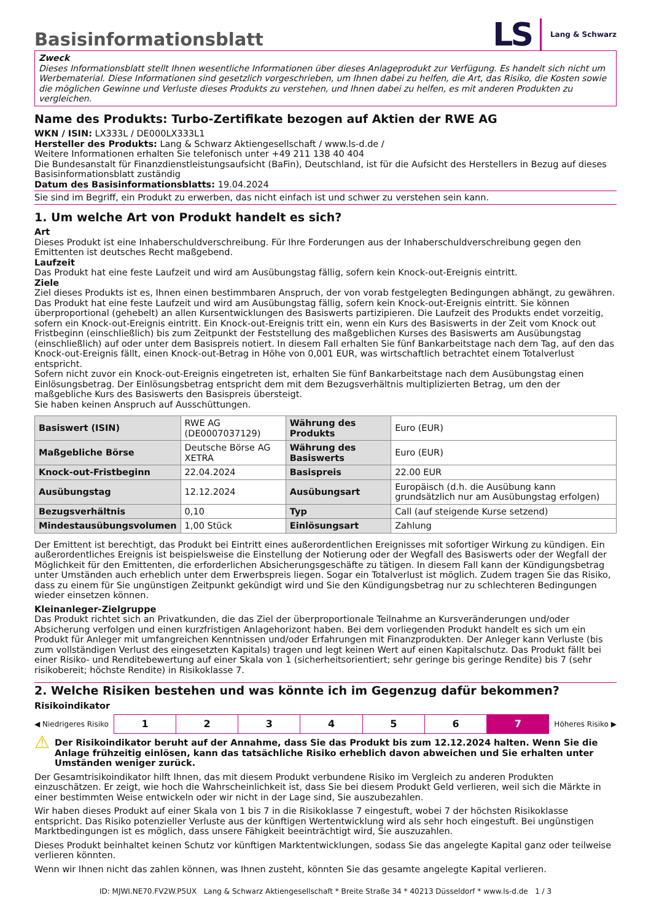Basisinformationsblatt
LS Lang & Schwarz
Zweck
Dieses Informationsblatt stellt Ihnen wesentliche Informationen über dieses Anlageprodukt zur Verfügung. Es handelt sich nicht um Werbematerial. Diese Informationen sind gesetzlich vorgeschrieben, um Ihnen dabei zu helfen, die Art, das Risiko, die Kosten sowie die möglichen Gewinne und Verluste dieses Produkts zu verstehen, und Ihnen dabei zu helfen, es mit anderen Produkten zu vergleichen.
Name des Produkts: Turbo-Zertifikate bezogen auf Aktien der RWE AG
WKN / ISIN: LX333L / DE000LX333L1
Hersteller des Produkts: Lang & Schwarz Aktiengesellschaft / www.ls-d.de /
Weitere Informationen erhalten Sie telefonisch unter +49 211 138 40 404
Die Bundesanstalt für Finanzdienstleistungsaufsicht (BaFin), Deutschland, ist für die Aufsicht des Herstellers in Bezug auf dieses Basisinformationsblatt zuständig
Datum des Basisinformationsblatts: 19.04.2024
Sie sind im Begriff, ein Produkt zu erwerben, das nicht einfach ist und schwer zu verstehen sein kann.
1. Um welche Art von Produkt handelt es sich?
Art
Dieses Produkt ist eine Inhaberschuldverschreibung. Für Ihre Forderungen aus der Inhaberschuldverschreibung gegen den Emittenten ist deutsches Recht maßgebend.
Laufzeit
Das Produkt hat eine feste Laufzeit und wird am Ausübungstag fällig, sofern kein Knock-out-Ereignis eintritt.
Ziele
Ziel dieses Produkts ist es, Ihnen einen bestimmbaren Anspruch, der von vorab festgelegten Bedingungen abhängt, zu gewähren. Das Produkt hat eine feste Laufzeit und wird am Ausübungstag fällig, sofern kein Knock-out-Ereignis eintritt. Sie können überproportional (gehebelt) an allen Kursentwicklungen des Basiswerts partizipieren. Die Laufzeit des Produkts endet vorzeitig, sofern ein Knock-out-Ereignis eintritt. Ein Knock-out-Ereignis tritt ein, wenn ein Kurs des Basiswerts in der Zeit vom Knock out Fristbeginn (einschließlich) bis zum Zeitpunkt der Feststellung des maßgeblichen Kurses des Basiswerts am Ausübungstag (einschließlich) auf oder unter dem Basispreis notiert. In diesem Fall erhalten Sie fünf Bankarbeitstage nach dem Tag, auf den das Knock-out-Ereignis fällt, einen Knock-out-Betrag in Höhe von 0,001 EUR, was wirtschaftlich betrachtet einem Totalverlust entspricht.
Sofern nicht zuvor ein Knock-out-Ereignis eingetreten ist, erhalten Sie fünf Bankarbeitstage nach dem Ausübungstag einen Einlösungsbetrag. Der Einlösungsbetrag entspricht dem mit dem Bezugsverhältnis multiplizierten Betrag, um den der maßgebliche Kurs des Basiswerts den Basispreis übersteigt.
Sie haben keinen Anspruch auf Ausschüttungen.
| Basiswert (ISIN) | RWE AG (DE0007037129) | Währung des Produkts | Euro (EUR) |
| Maßgebliche Börse | Deutsche Börse AG XETRA | Währung des Basiswerts | Euro (EUR) |
| Knock-out-Fristbeginn | 22.04.2024 | Basispreis | 22.00 EUR |
| Ausübungstag | 12.12.2024 | Ausübungsart | Europäisch (d.h. die Ausübung kann grundsätzlich nur am Ausübungstag erfolgen) |
| Bezugsverhältnis | 0,10 | Typ | Call (auf steigende Kurse setzend) |
| Mindestausübungsvolumen | 1,00 Stück | Einlösungsart | Zahlung |
Der Emittent ist berechtigt, das Produkt bei Eintritt eines außerordentlichen Ereignisses mit sofortiger Wirkung zu kündigen. Ein außerordentliches Ereignis ist beispielsweise die Einstellung der Notierung oder der Wegfall des Basiswerts oder der Wegfall der Möglichkeit für den Emittenten, die erforderlichen Absicherungsgeschäfte zu tätigen. In diesem Fall kann der Kündigungsbetrag unter Umständen auch erheblich unter dem Erwerbspreis liegen. Sogar ein Totalverlust ist möglich. Zudem tragen Sie das Risiko, dass zu einem für Sie ungünstigen Zeitpunkt gekündigt wird und Sie den Kündigungsbetrag nur zu schlechteren Bedingungen wieder einsetzen können.
Kleinanleger-Zielgruppe
Das Produkt richtet sich an Privatkunden, die das Ziel der überproportionale Teilnahme an Kursveränderungen und/oder Absicherung verfolgen und einen kurzfristigen Anlagehorizont haben. Bei dem vorliegenden Produkt handelt es sich um ein Produkt für Anleger mit umfangreichen Kenntnissen und/oder Erfahrungen mit Finanzprodukten. Der Anleger kann Verluste (bis zum vollständigen Verlust des eingesetzten Kapitals) tragen und legt keinen Wert auf einen Kapitalschutz. Das Produkt fällt bei einer Risiko- und Renditebewertung auf einer Skala von 1 (sicherheitsorientiert; sehr geringe bis geringe Rendite) bis 7 (sehr risikobereit; höchste Rendite) in Risikoklasse 7.
2. Welche Risiken bestehen und was könnte ich im Gegenzug dafür bekommen?
Risikoindikator
◀ Niedrigeres Risiko
| 1 | 2 | 3 | 4 | 5 | 6 | 7 |
Höheres Risiko ▶
⚠
Der Risikoindikator beruht auf der Annahme, dass Sie das Produkt bis zum 12.12.2024 halten. Wenn Sie die Anlage frühzeitig einlösen, kann das tatsächliche Risiko erheblich davon abweichen und Sie erhalten unter Umständen weniger zurück.
Der Gesamtrisikoindikator hilft Ihnen, das mit diesem Produkt verbundene Risiko im Vergleich zu anderen Produkten einzuschätzen. Er zeigt, wie hoch die Wahrscheinlichkeit ist, dass Sie bei diesem Produkt Geld verlieren, weil sich die Märkte in einer bestimmten Weise entwickeln oder wir nicht in der Lage sind, Sie auszubezahlen.
Wir haben dieses Produkt auf einer Skala von 1 bis 7 in die Risikoklasse 7 eingestuft, wobei 7 der höchsten Risikoklasse entspricht. Das Risiko potenzieller Verluste aus der künftigen Wertentwicklung wird als sehr hoch eingestuft. Bei ungünstigen Marktbedingungen ist es möglich, dass unsere Fähigkeit beeinträchtigt wird, Sie auszuzahlen.
Dieses Produkt beinhaltet keinen Schutz vor künftigen Marktentwicklungen, sodass Sie das angelegte Kapital ganz oder teilweise verlieren könnten.
Wenn wir Ihnen nicht das zahlen können, was Ihnen zusteht, könnten Sie das gesamte angelegte Kapital verlieren.
ID: MJWI.NE70.FV2W.P5UX Lang & Schwarz Aktiengesellschaft * Breite Straße 34 * 40213 Düsseldorf * www.ls-d.de 1 / 3